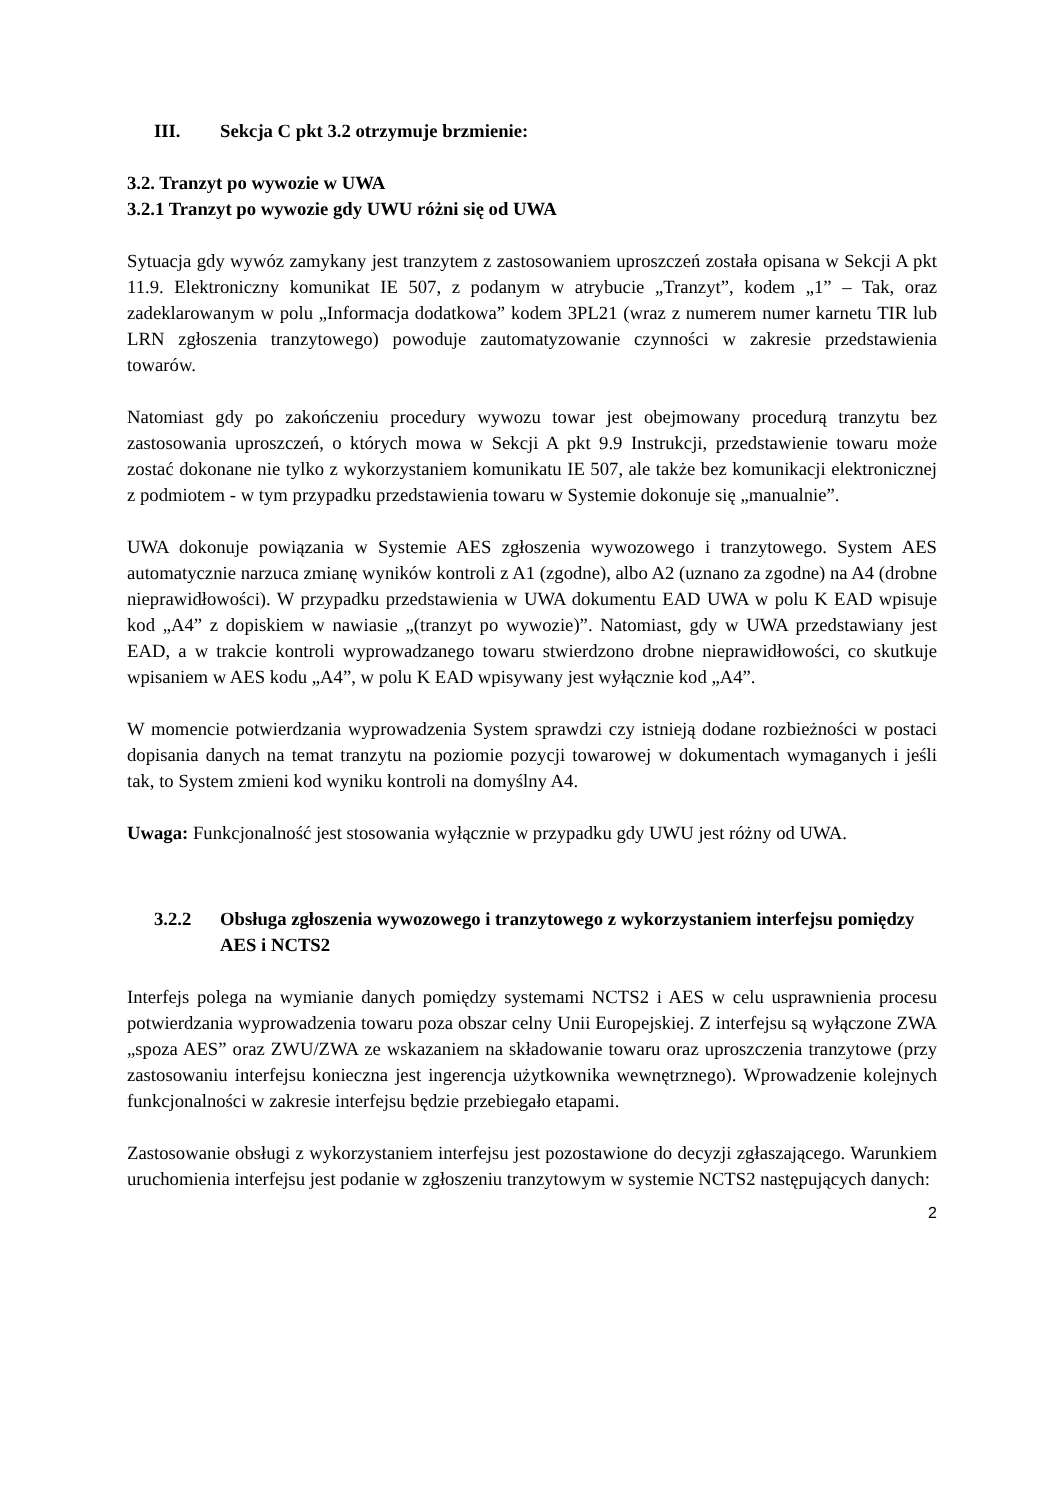III. Sekcja C pkt 3.2 otrzymuje brzmienie:
3.2. Tranzyt po wywozie w UWA
3.2.1 Tranzyt po wywozie gdy UWU różni się od UWA
Sytuacja gdy wywóz zamykany jest tranzytem z zastosowaniem uproszczeń została opisana w Sekcji A pkt 11.9. Elektroniczny komunikat IE 507, z podanym w atrybucie „Tranzyt”, kodem „1” – Tak, oraz zadeklarowanym w polu „Informacja dodatkowa” kodem 3PL21 (wraz z numerem numer karnetu TIR lub LRN zgłoszenia tranzytowego) powoduje zautomatyzowanie czynności w zakresie przedstawienia towarów.
Natomiast gdy po zakończeniu procedury wywozu towar jest obejmowany procedurą tranzytu bez zastosowania uproszczeń, o których mowa w Sekcji A pkt 9.9 Instrukcji, przedstawienie towaru może zostać dokonane nie tylko z wykorzystaniem komunikatu IE 507, ale także bez komunikacji elektronicznej z podmiotem - w tym przypadku przedstawienia towaru w Systemie dokonuje się „manualnie”.
UWA dokonuje powiązania w Systemie AES zgłoszenia wywozowego i tranzytowego. System AES automatycznie narzuca zmianę wyników kontroli z A1 (zgodne), albo A2 (uznano za zgodne) na A4 (drobne nieprawidłowości). W przypadku przedstawienia w UWA dokumentu EAD UWA w polu K EAD wpisuje kod „A4” z dopiskiem w nawiasie „(tranzyt po wywozie)”. Natomiast, gdy w UWA przedstawiany jest EAD, a w trakcie kontroli wyprowadzanego towaru stwierdzono drobne nieprawidłowości, co skutkuje wpisaniem w AES kodu „A4”, w polu K EAD wpisywany jest wyłącznie kod „A4”.
W momencie potwierdzania wyprowadzenia System sprawdzi czy istnieją dodane rozbieżności w postaci dopisania danych na temat tranzytu na poziomie pozycji towarowej w dokumentach wymaganych i jeśli tak, to System zmieni kod wyniku kontroli na domyślny A4.
Uwaga: Funkcjonalność jest stosowania wyłącznie w przypadku gdy UWU jest różny od UWA.
3.2.2 Obsługa zgłoszenia wywozowego i tranzytowego z wykorzystaniem interfejsu pomiędzy AES i NCTS2
Interfejs polega na wymianie danych pomiędzy systemami NCTS2 i AES w celu usprawnienia procesu potwierdzania wyprowadzenia towaru poza obszar celny Unii Europejskiej. Z interfejsu są wyłączone ZWA „spoza AES” oraz ZWU/ZWA ze wskazaniem na składowanie towaru oraz uproszczenia tranzytowe (przy zastosowaniu interfejsu konieczna jest ingerencja użytkownika wewnętrznego). Wprowadzenie kolejnych funkcjonalności w zakresie interfejsu będzie przebiegało etapami.
Zastosowanie obsługi z wykorzystaniem interfejsu jest pozostawione do decyzji zgłaszającego. Warunkiem uruchomienia interfejsu jest podanie w zgłoszeniu tranzytowym w systemie NCTS2 następujących danych:
2